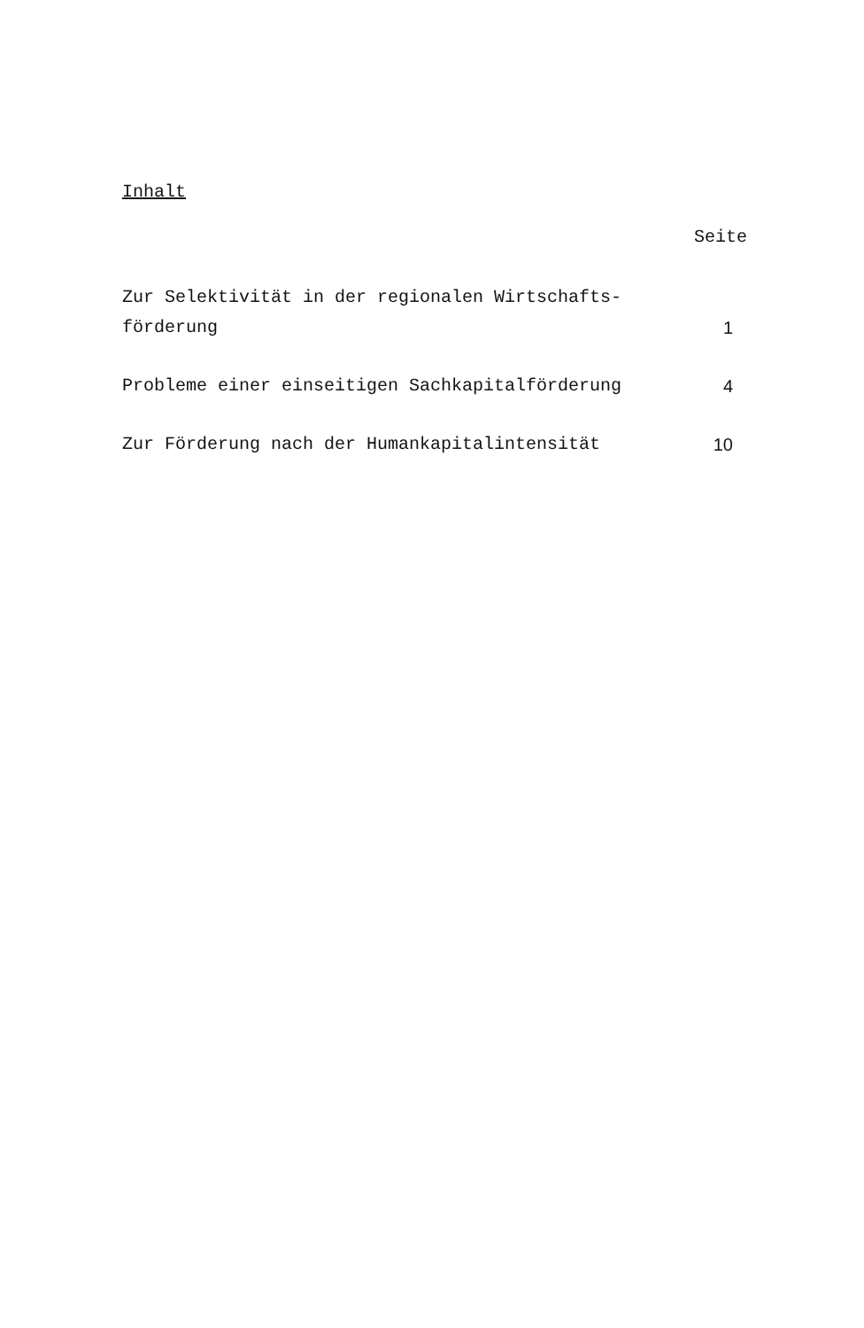Inhalt
Seite
| Zur Selektivität in der regionalen Wirtschafts- förderung | 1 |
| Probleme einer einseitigen Sachkapitalförderung | 4 |
| Zur Förderung nach der Humankapitalintensität | 10 |